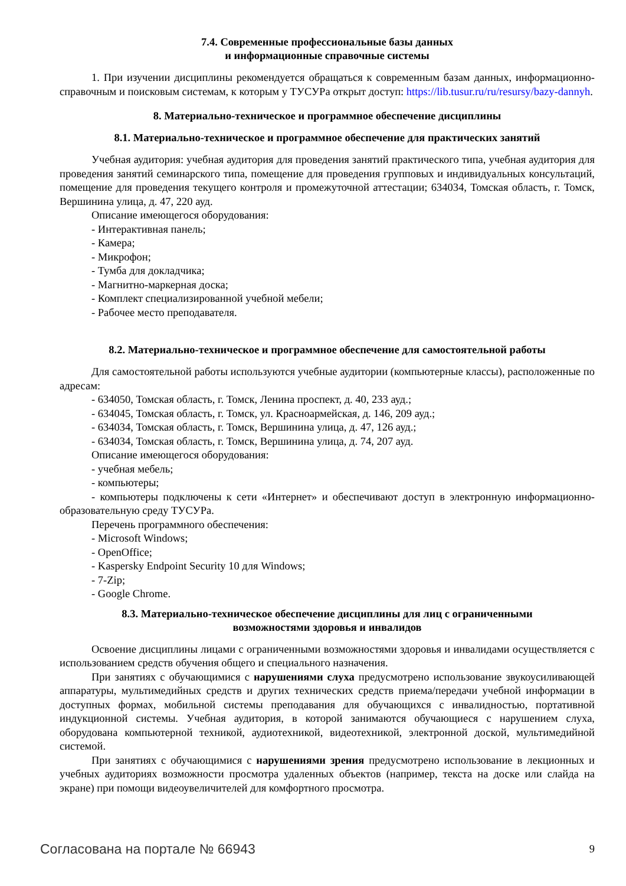7.4. Современные профессиональные базы данных
и информационные справочные системы
1. При изучении дисциплины рекомендуется обращаться к современным базам данных, информационно-справочным и поисковым системам, к которым у ТУСУРа открыт доступ: https://lib.tusur.ru/ru/resursy/bazy-dannyh.
8. Материально-техническое и программное обеспечение дисциплины
8.1. Материально-техническое и программное обеспечение для практических занятий
Учебная аудитория: учебная аудитория для проведения занятий практического типа, учебная аудитория для проведения занятий семинарского типа, помещение для проведения групповых и индивидуальных консультаций, помещение для проведения текущего контроля и промежуточной аттестации; 634034, Томская область, г. Томск, Вершинина улица, д. 47, 220 ауд.
Описание имеющегося оборудования:
- Интерактивная панель;
- Камера;
- Микрофон;
- Тумба для докладчика;
- Магнитно-маркерная доска;
- Комплект специализированной учебной мебели;
- Рабочее место преподавателя.
8.2. Материально-техническое и программное обеспечение для самостоятельной работы
Для самостоятельной работы используются учебные аудитории (компьютерные классы), расположенные по адресам:
- 634050, Томская область, г. Томск, Ленина проспект, д. 40, 233 ауд.;
- 634045, Томская область, г. Томск, ул. Красноармейская, д. 146, 209 ауд.;
- 634034, Томская область, г. Томск, Вершинина улица, д. 47, 126 ауд.;
- 634034, Томская область, г. Томск, Вершинина улица, д. 74, 207 ауд.
Описание имеющегося оборудования:
- учебная мебель;
- компьютеры;
- компьютеры подключены к сети «Интернет» и обеспечивают доступ в электронную информационно-образовательную среду ТУСУРа.
Перечень программного обеспечения:
- Microsoft Windows;
- OpenOffice;
- Kaspersky Endpoint Security 10 для Windows;
- 7-Zip;
- Google Chrome.
8.3. Материально-техническое обеспечение дисциплины для лиц с ограниченными
возможностями здоровья и инвалидов
Освоение дисциплины лицами с ограниченными возможностями здоровья и инвалидами осуществляется с использованием средств обучения общего и специального назначения.
При занятиях с обучающимися с нарушениями слуха предусмотрено использование звукоусиливающей аппаратуры, мультимедийных средств и других технических средств приема/передачи учебной информации в доступных формах, мобильной системы преподавания для обучающихся с инвалидностью, портативной индукционной системы. Учебная аудитория, в которой занимаются обучающиеся с нарушением слуха, оборудована компьютерной техникой, аудиотехникой, видеотехникой, электронной доской, мультимедийной системой.
При занятиях с обучающимися с нарушениями зрения предусмотрено использование в лекционных и учебных аудиториях возможности просмотра удаленных объектов (например, текста на доске или слайда на экране) при помощи видеоувеличителей для комфортного просмотра.
Согласована на портале № 66943 9